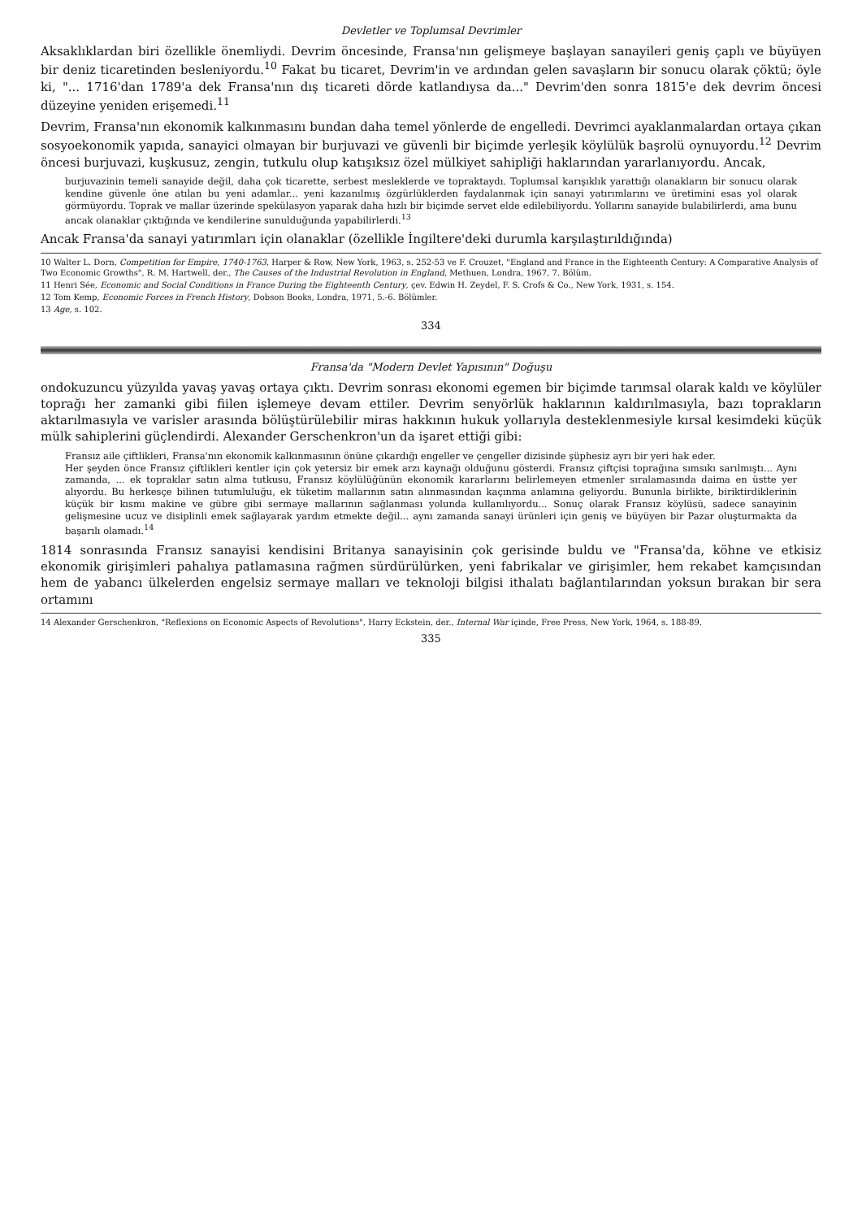Devletler ve Toplumsal Devrimler
Aksaklıklardan biri özellikle önemliydi. Devrim öncesinde, Fransa'nın gelişmeye başlayan sanayileri geniş çaplı ve büyüyen bir deniz ticaretinden besleniyordu.<sup>10</sup> Fakat bu ticaret, Devrim'in ve ardından gelen savaşların bir sonucu olarak çöktü; öyle ki, "... 1716'dan 1789'a dek Fransa'nın dış ticareti dörde katlandıysa da..." Devrim'den sonra 1815'e dek devrim öncesi düzeyine yeniden erişemedi.<sup>11</sup>
Devrim, Fransa'nın ekonomik kalkınmasını bundan daha temel yönlerde de engelledi. Devrimci ayaklanmalardan ortaya çıkan sosyoekonomik yapıda, sanayici olmayan bir burjuvazi ve güvenli bir biçimde yerleşik köylülük başrolü oynuyordu.<sup>12</sup> Devrim öncesi burjuvazi, kuşkusuz, zengin, tutkulu olup katışıksız özel mülkiyet sahipliği haklarından yararlanıyordu. Ancak,
burjuvazinin temeli sanayide değil, daha çok ticarette, serbest mesleklerde ve topraktaydı. Toplumsal karışıklık yarattığı olanakların bir sonucu olarak kendine güvenle öne atılan bu yeni adamlar... yeni kazanılmış özgürlüklerden faydalanmak için sanayi yatırımlarını ve üretimini esas yol olarak görmüyordu. Toprak ve mallar üzerinde spekülasyon yaparak daha hızlı bir biçimde servet elde edilebiliyordu. Yollarını sanayide bulabilirlerdi, ama bunu ancak olanaklar çıktığında ve kendilerine sunulduğunda yapabilirlerdi.<sup>13</sup>
Ancak Fransa'da sanayi yatırımları için olanaklar (özellikle İngiltere'deki durumla karşılaştırıldığında)
10 Walter L. Dorn, Competition for Empire, 1740-1763, Harper & Row, New York, 1963, s. 252-53 ve F. Crouzet, "England and France in the Eighteenth Century: A Comparative Analysis of Two Economic Growths", R. M. Hartwell, der., The Causes of the Industrial Revolution in England, Methuen, Londra, 1967, 7. Bölüm.
11 Henri Sée, Economic and Social Conditions in France During the Eighteenth Century, çev. Edwin H. Zeydel, F. S. Crofs & Co., New York, 1931, s. 154.
12 Tom Kemp, Economic Forces in French History, Dobson Books, Londra, 1971, 5.-6. Bölümler.
13 Age, s. 102.
334
Fransa'da "Modern Devlet Yapısının" Doğuşu
ondokuzuncu yüzyılda yavaş yavaş ortaya çıktı. Devrim sonrası ekonomi egemen bir biçimde tarımsal olarak kaldı ve köylüler toprağı her zamanki gibi fiilen işlemeye devam ettiler. Devrim senyörlük haklarının kaldırılmasıyla, bazı toprakların aktarılmasıyla ve varisler arasında bölüştürülebilir miras hakkının hukuk yollarıyla desteklenmesiyle kırsal kesimdeki küçük mülk sahiplerini güçlendirdi. Alexander Gerschenkron'un da işaret ettiği gibi:
Fransız aile çiftlikleri, Fransa'nın ekonomik kalkınmasının önüne çıkardığı engeller ve çengeller dizisinde şüphesiz ayrı bir yeri hak eder.
Her şeyden önce Fransız çiftlikleri kentler için çok yetersiz bir emek arzı kaynağı olduğunu gösterdi. Fransız çiftçisi toprağına sımsıkı sarılmıştı... Aynı zamanda, ... ek topraklar satın alma tutkusu, Fransız köylülüğünün ekonomik kararlarını belirlemeyen etmenler sıralamasında daima en üstte yer alıyordu. Bu herkesçe bilinen tutumluluğu, ek tüketim mallarının satın alınmasından kaçınma anlamına geliyordu. Bununla birlikte, biriktirdiklerinin küçük bir kısmı makine ve gübre gibi sermaye mallarının sağlanması yolunda kullanılıyordu... Sonuç olarak Fransız köylüsü, sadece sanayinin gelişmesine ucuz ve disiplinli emek sağlayarak yardım etmekte değil... aynı zamanda sanayi ürünleri için geniş ve büyüyen bir Pazar oluşturmakta da başarılı olamadı.<sup>14</sup>
1814 sonrasında Fransız sanayisi kendisini Britanya sanayisinin çok gerisinde buldu ve "Fransa'da, köhne ve etkisiz ekonomik girişimleri pahalıya patlamasına rağmen sürdürülürken, yeni fabrikalar ve girişimler, hem rekabet kamçısından hem de yabancı ülkelerden engelsiz sermaye malları ve teknoloji bilgisi ithalatı bağlantılarından yoksun bırakan bir sera ortamını
14 Alexander Gerschenkron, "Reflexions on Economic Aspects of Revolutions", Harry Eckstein, der., Internal War içinde, Free Press, New York, 1964, s. 188-89.
335